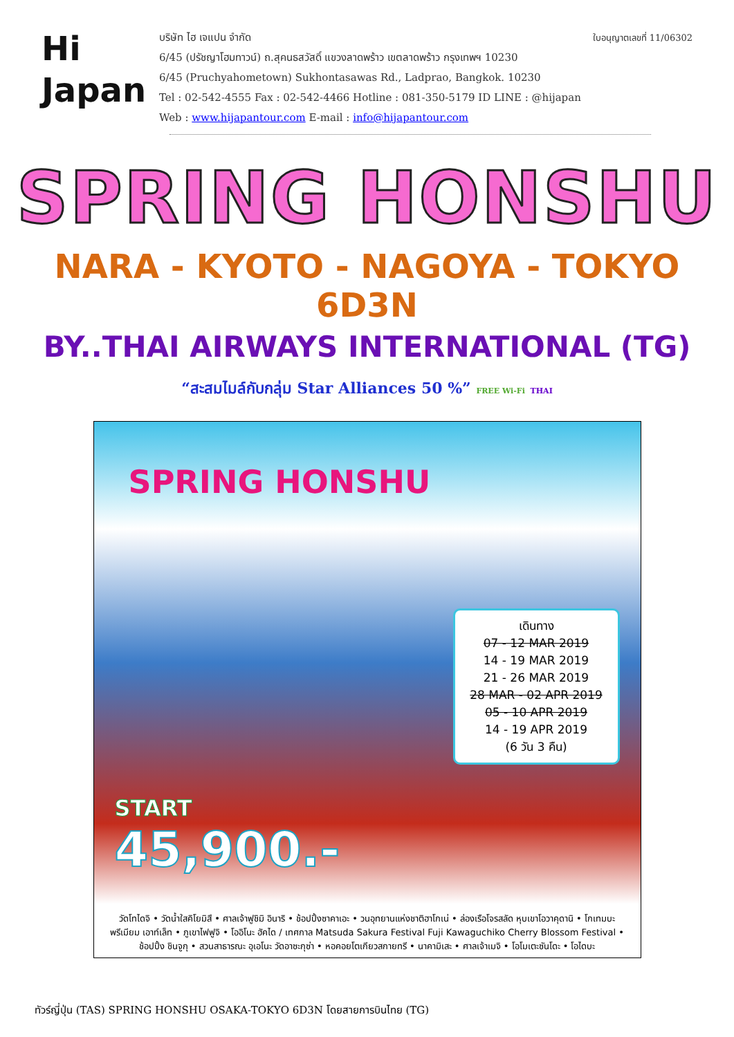Hi
Japan
ใบอนุญาตเลขที่ 11/06302 บริษัท ไฮ เจแปน จำกัด
6/45 (ปรัชญาโฮมทาวน์) ถ.สุคนธสวัสดิ์ แขวงลาดพร้าว เขตลาดพร้าว กรุงเทพฯ 10230
6/45 (Pruchyahometown) Sukhontasawas Rd., Ladprao, Bangkok. 10230
Tel : 02-542-4555 Fax : 02-542-4466 Hotline : 081-350-5179 ID LINE : @hijapan
Web : www.hijapantour.com E-mail : info@hijapantour.com
SPRING HONSHU
NARA - KYOTO - NAGOYA - TOKYO 6D3N
BY..THAI AIRWAYS INTERNATIONAL (TG)
“สะสมไมล์กับกลุ่ม Star Alliances 50 %” FREE Wi-Fi THAI
SPRING HONSHU
เดินทาง
07 - 12 MAR 2019
14 - 19 MAR 2019
21 - 26 MAR 2019
28 MAR - 02 APR 2019
05 - 10 APR 2019
14 - 19 APR 2019
(6 วัน 3 คืน)
START
45,900.-
วัดโทไดจิ • วัดน้ำใสคิโยมิสึ • ศาลเจ้าฟูชิมิ อินาริ • ช้อปปิ้งซาคาเอะ • วนอุทยานแห่งชาติฮาโกเน่ • ล่องเรือโจรสลัด หุบเขาโอวาคุดานิ • โกเทมบะ พรีเมียม เอาท์เล็ท • ภูเขาไฟฟูจิ • โออิโนะ ฮัคได / เทศกาล Matsuda Sakura Festival Fuji Kawaguchiko Cherry Blossom Festival • ช้อปปิ้ง ชินจูกุ • สวนสาธารณะ อุเอโนะ วัดอาซะกุซ่า • หอคอยโตเกียวสกายทรี • นาคามิเสะ • ศาลเจ้าเมจิ • โอโมเตะซันโดะ • โอไดบะ
ทัวร์ญี่ปุ่น (TAS) SPRING HONSHU OSAKA-TOKYO 6D3N โดยสายการบินไทย (TG)